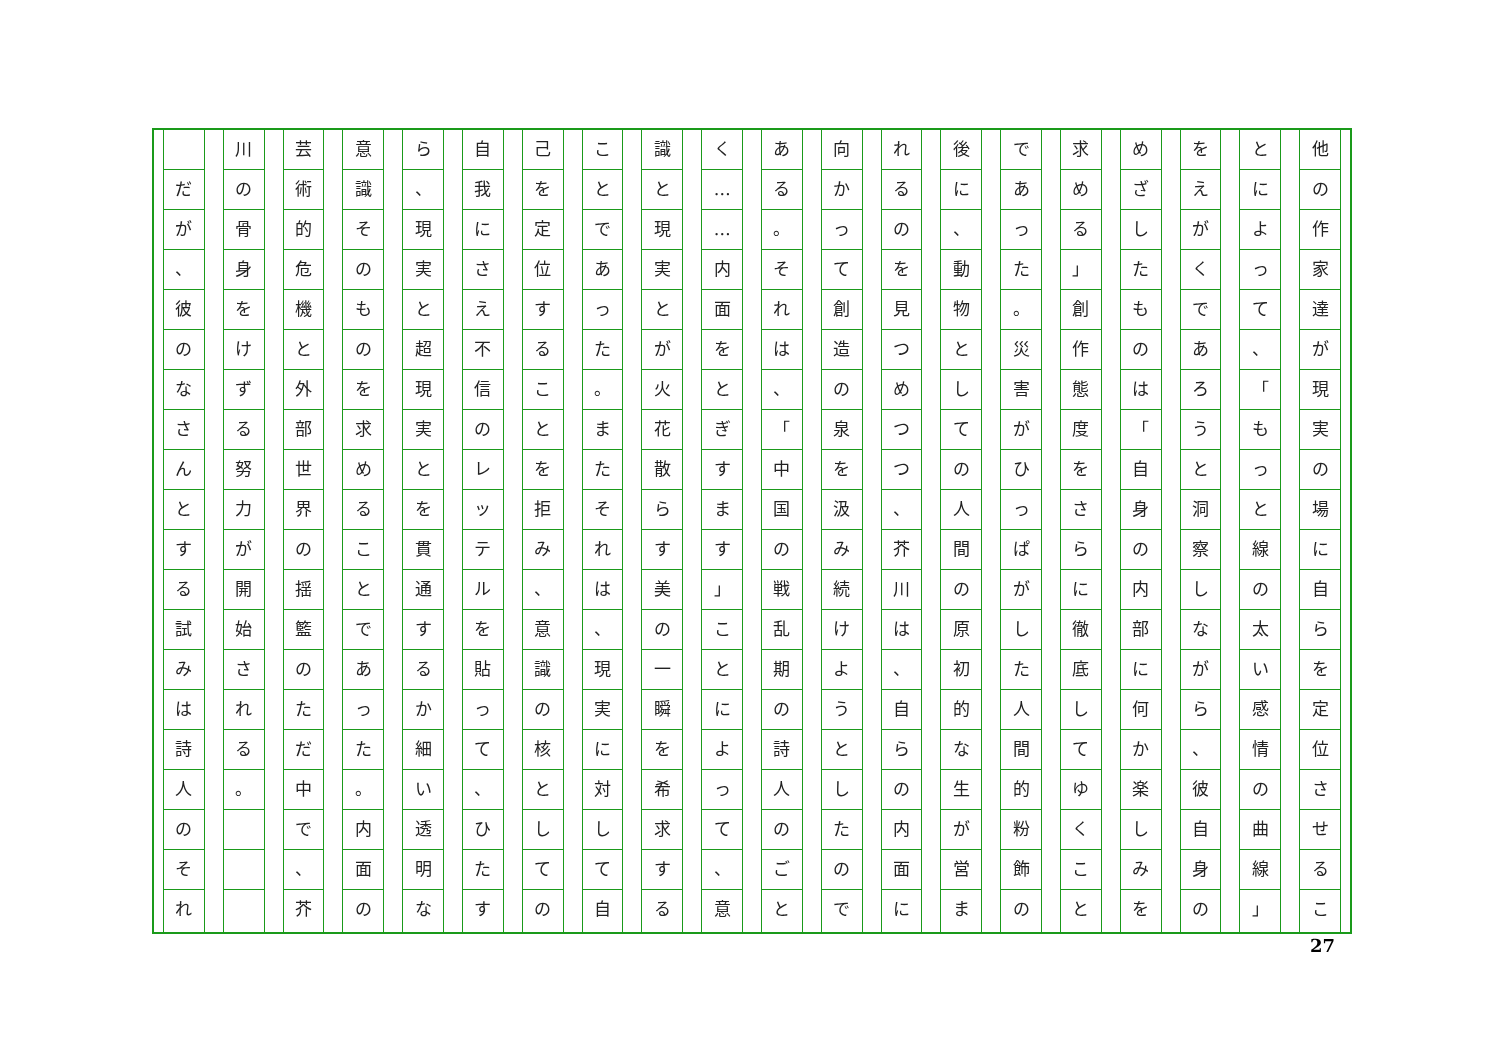他の作家達が現実の場に自らを定位させるこ
とによって
、
「
もっと線の太い感情の曲線
」
をえがくであろうと洞察しながら
、
彼自身の
めざしたものは
「
自身の内部に何か楽しみを
求める
」
創作態度をさらに徹底してゆくこと
であった
。
災害がひっぱがした人間的粉飾の
後に
、
動物としての人間の原初的な生が営ま
れるのを見つめつつ
、
芥川は
、
自らの内面に
向かって創造の泉を汲み続けようとしたので
ある
。
それは
、
「
中国の戦乱期の詩人のごと
く
…
…
内面をとぎすます
」
ことによって
、
意
識と現実とが火花散らす美の一瞬を希求する
ことであった
。
またそれは
、
現実に対して自
己を定位することを拒み
、
意識の核としての
自我にさえ不信のレッテルを貼って
、
ひたす
ら
、
現実と超現実とを貫通するか細い透明な
意識そのものを求めることであった
。
内面の
芸術的危機と外部世界の揺籃のただ中で
、
芥
川の骨身をけずる努力が開始される
。
だが
、
彼のなさんとする試みは詩人のそれ
27